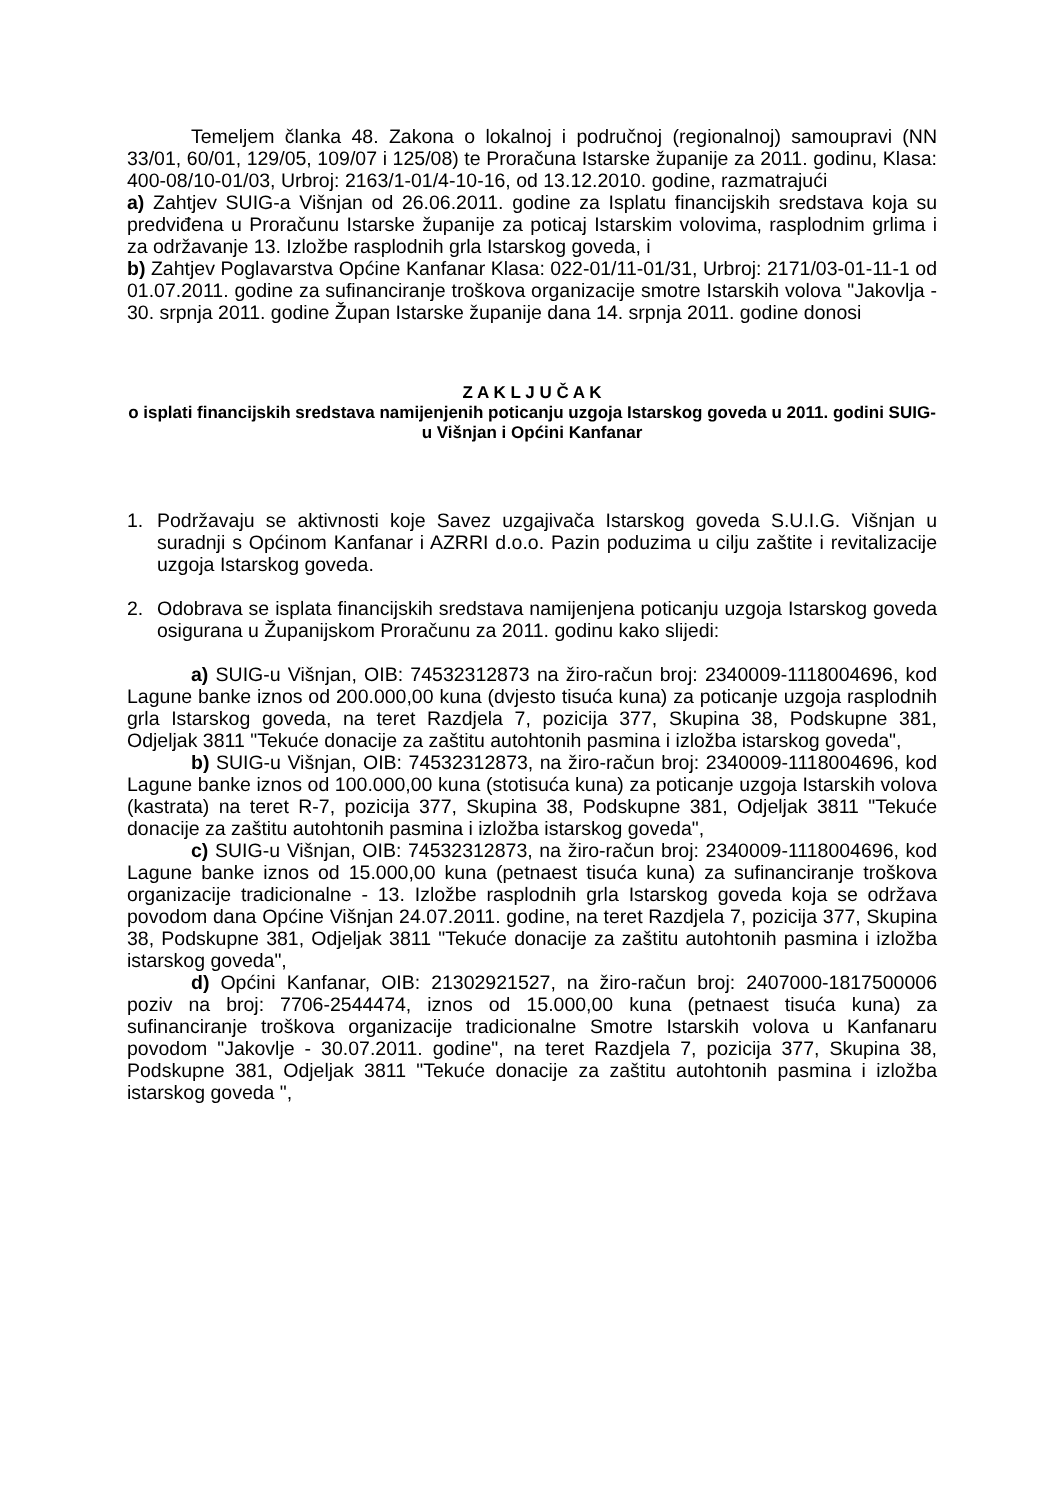Temeljem članka 48. Zakona o lokalnoj i područnoj (regionalnoj) samoupravi (NN 33/01, 60/01, 129/05, 109/07 i 125/08) te Proračuna Istarske županije za 2011. godinu, Klasa: 400-08/10-01/03, Urbroj: 2163/1-01/4-10-16, od 13.12.2010. godine, razmatrajući
a) Zahtjev SUIG-a Višnjan od 26.06.2011. godine za Isplatu financijskih sredstava koja su predviđena u Proračunu Istarske županije za poticaj Istarskim volovima, rasplodnim grlima i za održavanje 13. Izložbe rasplodnih grla Istarskog goveda, i
b) Zahtjev Poglavarstva Općine Kanfanar Klasa: 022-01/11-01/31, Urbroj: 2171/03-01-11-1 od 01.07.2011. godine za sufinanciranje troškova organizacije smotre Istarskih volova "Jakovlja - 30. srpnja 2011. godine Župan Istarske županije dana 14. srpnja 2011. godine donosi
Z A K L J U Č A K
o isplati financijskih sredstava namijenjenih poticanju uzgoja Istarskog goveda u 2011. godini SUIG-u Višnjan i Općini Kanfanar
1. Podržavaju se aktivnosti koje Savez uzgajivača Istarskog goveda S.U.I.G. Višnjan u suradnji s Općinom Kanfanar i AZRRI d.o.o. Pazin poduzima u cilju zaštite i revitalizacije uzgoja Istarskog goveda.
2. Odobrava se isplata financijskih sredstava namijenjena poticanju uzgoja Istarskog goveda osigurana u Županijskom Proračunu za 2011. godinu kako slijedi:
a) SUIG-u Višnjan, OIB: 74532312873 na žiro-račun broj: 2340009-1118004696, kod Lagune banke iznos od 200.000,00 kuna (dvjesto tisuća kuna) za poticanje uzgoja rasplodnih grla Istarskog goveda, na teret Razdjela 7, pozicija 377, Skupina 38, Podskupne 381, Odjeljak 3811 "Tekuće donacije za zaštitu autohtonih pasmina i izložba istarskog goveda",
b) SUIG-u Višnjan, OIB: 74532312873, na žiro-račun broj: 2340009-1118004696, kod Lagune banke iznos od 100.000,00 kuna (stotisuća kuna) za poticanje uzgoja Istarskih volova (kastrata) na teret R-7, pozicija 377, Skupina 38, Podskupne 381, Odjeljak 3811 "Tekuće donacije za zaštitu autohtonih pasmina i izložba istarskog goveda",
c) SUIG-u Višnjan, OIB: 74532312873, na žiro-račun broj: 2340009-1118004696, kod Lagune banke iznos od 15.000,00 kuna (petnaest tisuća kuna) za sufinanciranje troškova organizacije tradicionalne - 13. Izložbe rasplodnih grla Istarskog goveda koja se održava povodom dana Općine Višnjan 24.07.2011. godine, na teret Razdjela 7, pozicija 377, Skupina 38, Podskupne 381, Odjeljak 3811 "Tekuće donacije za zaštitu autohtonih pasmina i izložba istarskog goveda",
d) Općini Kanfanar, OIB: 21302921527, na žiro-račun broj: 2407000-1817500006 poziv na broj: 7706-2544474, iznos od 15.000,00 kuna (petnaest tisuća kuna) za sufinanciranje troškova organizacije tradicionalne Smotre Istarskih volova u Kanfanaru povodom "Jakovlje - 30.07.2011. godine", na teret Razdjela 7, pozicija 377, Skupina 38, Podskupne 381, Odjeljak 3811 "Tekuće donacije za zaštitu autohtonih pasmina i izložba istarskog goveda ",